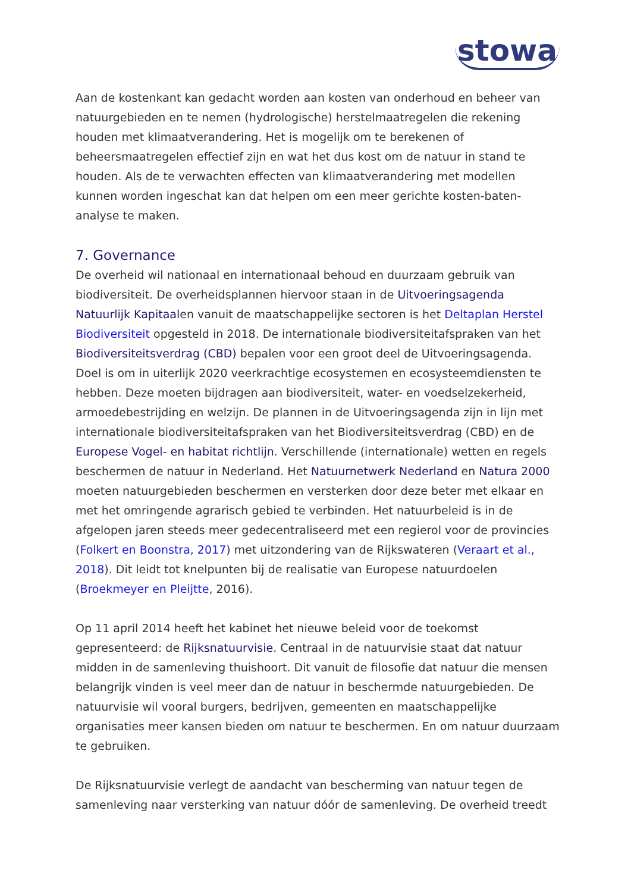stowa
Aan de kostenkant kan gedacht worden aan kosten van onderhoud en beheer van natuurgebieden en te nemen (hydrologische) herstelmaatregelen die rekening houden met klimaatverandering. Het is mogelijk om te berekenen of beheersmaatregelen effectief zijn en wat het dus kost om de natuur in stand te houden. Als de te verwachten effecten van klimaatverandering met modellen kunnen worden ingeschat kan dat helpen om een meer gerichte kosten-baten-analyse te maken.
7. Governance
De overheid wil nationaal en internationaal behoud en duurzaam gebruik van biodiversiteit. De overheidsplannen hiervoor staan in de Uitvoeringsagenda Natuurlijk Kapitaalen vanuit de maatschappelijke sectoren is het Deltaplan Herstel Biodiversiteit opgesteld in 2018. De internationale biodiversiteitafspraken van het Biodiversiteitsverdrag (CBD) bepalen voor een groot deel de Uitvoeringsagenda. Doel is om in uiterlijk 2020 veerkrachtige ecosystemen en ecosysteemdiensten te hebben. Deze moeten bijdragen aan biodiversiteit, water- en voedselzekerheid, armoedebestrijding en welzijn. De plannen in de Uitvoeringsagenda zijn in lijn met internationale biodiversiteitafspraken van het Biodiversiteitsverdrag (CBD) en de Europese Vogel- en habitat richtlijn. Verschillende (internationale) wetten en regels beschermen de natuur in Nederland. Het Natuurnetwerk Nederland en Natura 2000 moeten natuurgebieden beschermen en versterken door deze beter met elkaar en met het omringende agrarisch gebied te verbinden. Het natuurbeleid is in de afgelopen jaren steeds meer gedecentraliseerd met een regierol voor de provincies (Folkert en Boonstra, 2017) met uitzondering van de Rijkswateren (Veraart et al., 2018). Dit leidt tot knelpunten bij de realisatie van Europese natuurdoelen (Broekmeyer en Pleijtte, 2016).
Op 11 april 2014 heeft het kabinet het nieuwe beleid voor de toekomst gepresenteerd: de Rijksnatuurvisie. Centraal in de natuurvisie staat dat natuur midden in de samenleving thuishoort. Dit vanuit de filosofie dat natuur die mensen belangrijk vinden is veel meer dan de natuur in beschermde natuurgebieden. De natuurvisie wil vooral burgers, bedrijven, gemeenten en maatschappelijke organisaties meer kansen bieden om natuur te beschermen. En om natuur duurzaam te gebruiken.
De Rijksnatuurvisie verlegt de aandacht van bescherming van natuur tegen de samenleving naar versterking van natuur dóór de samenleving. De overheid treedt